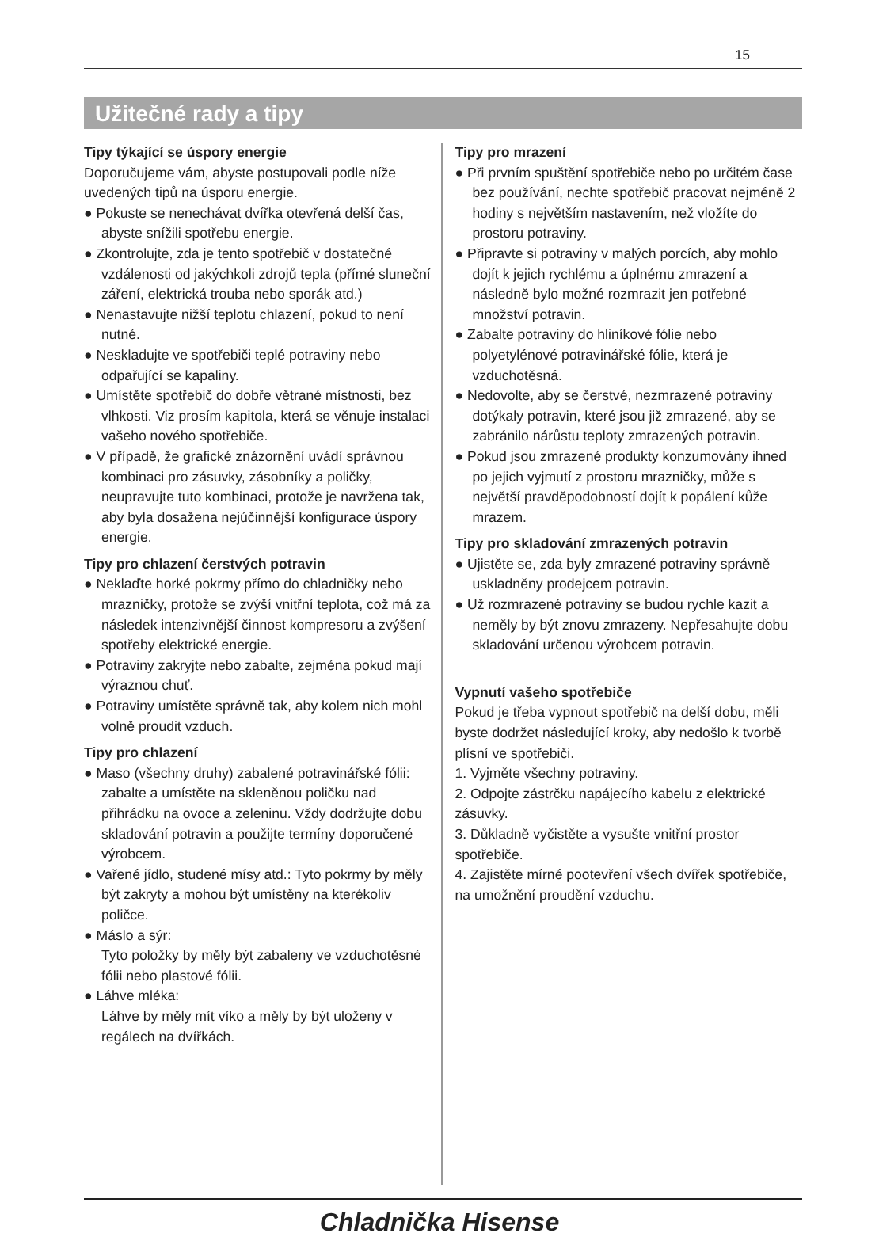15
Užitečné rady a tipy
Tipy týkající se úspory energie
Doporučujeme vám, abyste postupovali podle níže uvedených tipů na úsporu energie.
● Pokuste se nenechávat dvířka otevřená delší čas, abyste snížili spotřebu energie.
● Zkontrolujte, zda je tento spotřebič v dostatečné vzdálenosti od jakýchkoli zdrojů tepla (přímé sluneční záření, elektrická trouba nebo sporák atd.)
● Nenastavujte nižší teplotu chlazení, pokud to není nutné.
● Neskladujte ve spotřebiči teplé potraviny nebo odpařující se kapaliny.
● Umístěte spotřebič do dobře větrané místnosti, bez vlhkosti. Viz prosím kapitola, která se věnuje instalaci vašeho nového spotřebiče.
● V případě, že grafické znázornění uvádí správnou kombinaci pro zásuvky, zásobníky a poličky, neupravujte tuto kombinaci, protože je navržena tak, aby byla dosažena nejúčinnější konfigurace úspory energie.
Tipy pro chlazení čerstvých potravin
● Nekla‌ďte horké pokrmy přímo do chladničky nebo mrazničky, protože se zvýší vnitřní teplota, což má za následek intenzivnější činnost kompresoru a zvýšení spotřeby elektrické energie.
● Potraviny zakryjte nebo zabalte, zejména pokud mají výraznou chuť.
● Potraviny umístěte správně tak, aby kolem nich mohl volně proudit vzduch.
Tipy pro chlazení
● Maso (všechny druhy) zabalené potravinářské fólii: zabalte a umístěte na skleněnou poličku nad přihrádku na ovoce a zeleninu. Vždy dodržujte dobu skladování potravin a použijte termíny doporučené výrobcem.
● Vařené jídlo, studené mísy atd.: Tyto pokrmy by měly být zakryty a mohou být umístěny na kterékoliv poličce.
● Máslo a sýr:
Tyto položky by měly být zabaleny ve vzduchotěsné fólii nebo plastové fólii.
● Láhve mléka:
Láhve by měly mít víko a měly by být uloženy v regálech na dvířkách.
Tipy pro mrazení
● Při prvním spuštění spotřebiče nebo po určitém čase bez používání, nechte spotřebič pracovat nejméně 2 hodiny s největším nastavením, než vložíte do prostoru potraviny.
● Připravte si potraviny v malých porcích, aby mohlo dojít k jejich rychlému a úplnému zmrazení a následně bylo možné rozmrazit jen potřebné množství potravin.
● Zabalte potraviny do hliníkové fólie nebo polyetylénové potravinářské fólie, která je vzduchotěsná.
● Nedovolte, aby se čerstvé, nezmrazené potraviny dotýkaly potravin, které jsou již zmrazené, aby se zabránilo nárůstu teploty zmrazených potravin.
● Pokud jsou zmrazené produkty konzumovány ihned po jejich vyjmutí z prostoru mrazničky, může s největší pravděpodobností dojít k popálení kůže mrazem.
Tipy pro skladování zmrazených potravin
● Ujistěte se, zda byly zmrazené potraviny správně uskladněny prodejcem potravin.
● Už rozmrazené potraviny se budou rychle kazit a neměly by být znovu zmrazeny. Nepřesahujte dobu skladování určenou výrobcem potravin.
Vypnutí vašeho spotřebiče
Pokud je třeba vypnout spotřebič na delší dobu, měli byste dodržet následující kroky, aby nedošlo k tvorbě plísní ve spotřebiči.
1. Vyjměte všechny potraviny.
2. Odpojte zástrčku napájecího kabelu z elektrické zásuvky.
3. Důkladně vyčistěte a vysušte vnitřní prostor spotřebiče.
4. Zajistěte mírné pootevření všech dvířek spotřebiče, na umožnění proudění vzduchu.
Chladnička Hisense